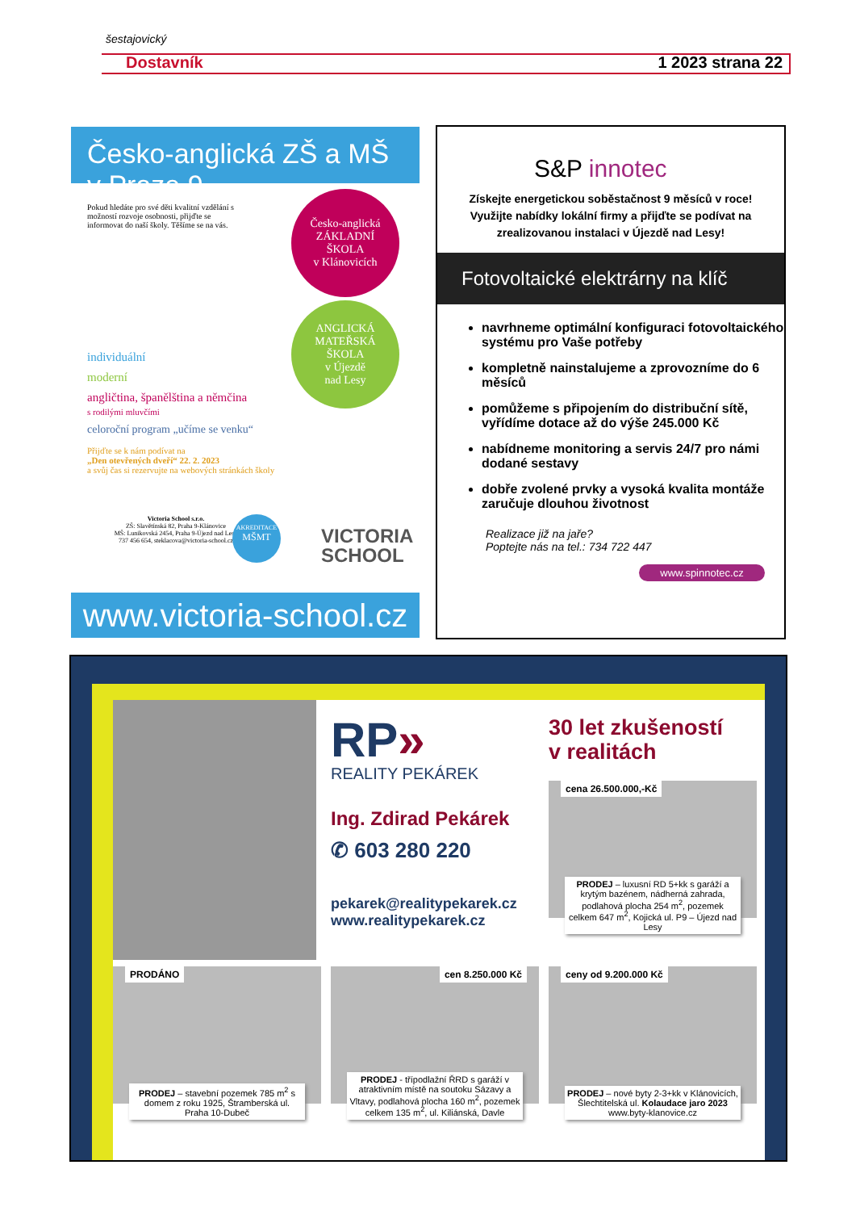šestajovický
Dostavník 1 2023 strana 22
Česko-anglická ZŠ a MŠ v Praze 9
Pokud hledáte pro své děti kvalitní vzdělání s možností rozvoje osobnosti, přijďte se informovat do naší školy. Těšíme se na vás.
individuální
moderní
angličtina, španělština a němčina
s rodilými mluvčími
celoroční program „učíme se venku“
Přijďte se k nám podívat na
„Den otevřených dveří“ 22. 2. 2023
a svůj čas si rezervujte na webových stránkách školy
Victoria School s.r.o.
ZŠ: Slavětínská 82, Praha 9-Klánovice
MŠ: Lunikovská 2454, Praha 9-Újezd nad Lesy
737 456 654, steklacova@victoria-school.cz
AKREDITACE
MŠMT
VICTORIA
SCHOOL
Česko-anglická
ZÁKLADNÍ
ŠKOLA
v Klánovicích
ANGLICKÁ
MATEŘSKÁ
ŠKOLA
v Újezdě
nad Lesy
www.victoria-school.cz
S&P innotec
Získejte energetickou soběstačnost 9 měsíců v roce! Využijte nabídky lokální firmy a přijďte se podívat na zrealizovanou instalaci v Újezdě nad Lesy!
Fotovoltaické elektrárny na klíč
navrhneme optimální konfiguraci fotovoltaického systému pro Vaše potřeby
kompletně nainstalujeme a zprovozníme do 6 měsíců
pomůžeme s připojením do distribuční sítě, vyřídíme dotace až do výše 245.000 Kč
nabídneme monitoring a servis 24/7 pro námi dodané sestavy
dobře zvolené prvky a vysoká kvalita montáže zaručuje dlouhou životnost
Realizace již na jaře?
Poptejte nás na tel.: 734 722 447
www.spinnotec.cz
RP»
REALITY PEKÁREK
Ing. Zdirad Pekárek
✆ 603 280 220
pekarek@realitypekarek.cz
www.realitypekarek.cz
30 let zkušeností
v realitách
cena 26.500.000,-Kč
PRODEJ – luxusní RD 5+kk s garáží a krytým bazénem, nádherná zahrada, podlahová plocha 254 m<sup>2</sup>, pozemek celkem 647 m<sup>2</sup>, Kojická ul. P9 – Újezd nad Lesy
PRODÁNO
PRODEJ – stavební pozemek 785 m<sup>2</sup> s domem z roku 1925, Štramberská ul. Praha 10-Dubeč
cen 8.250.000 Kč
PRODEJ - třípodlažní ŘRD s garáží v atraktivním místě na soutoku Sázavy a Vltavy, podlahová plocha 160 m<sup>2</sup>, pozemek celkem 135 m<sup>2</sup>, ul. Kiliánská, Davle
ceny od 9.200.000 Kč
PRODEJ – nové byty 2-3+kk v Klánovicích, Šlechtitelská ul. Kolaudace jaro 2023
www.byty-klanovice.cz